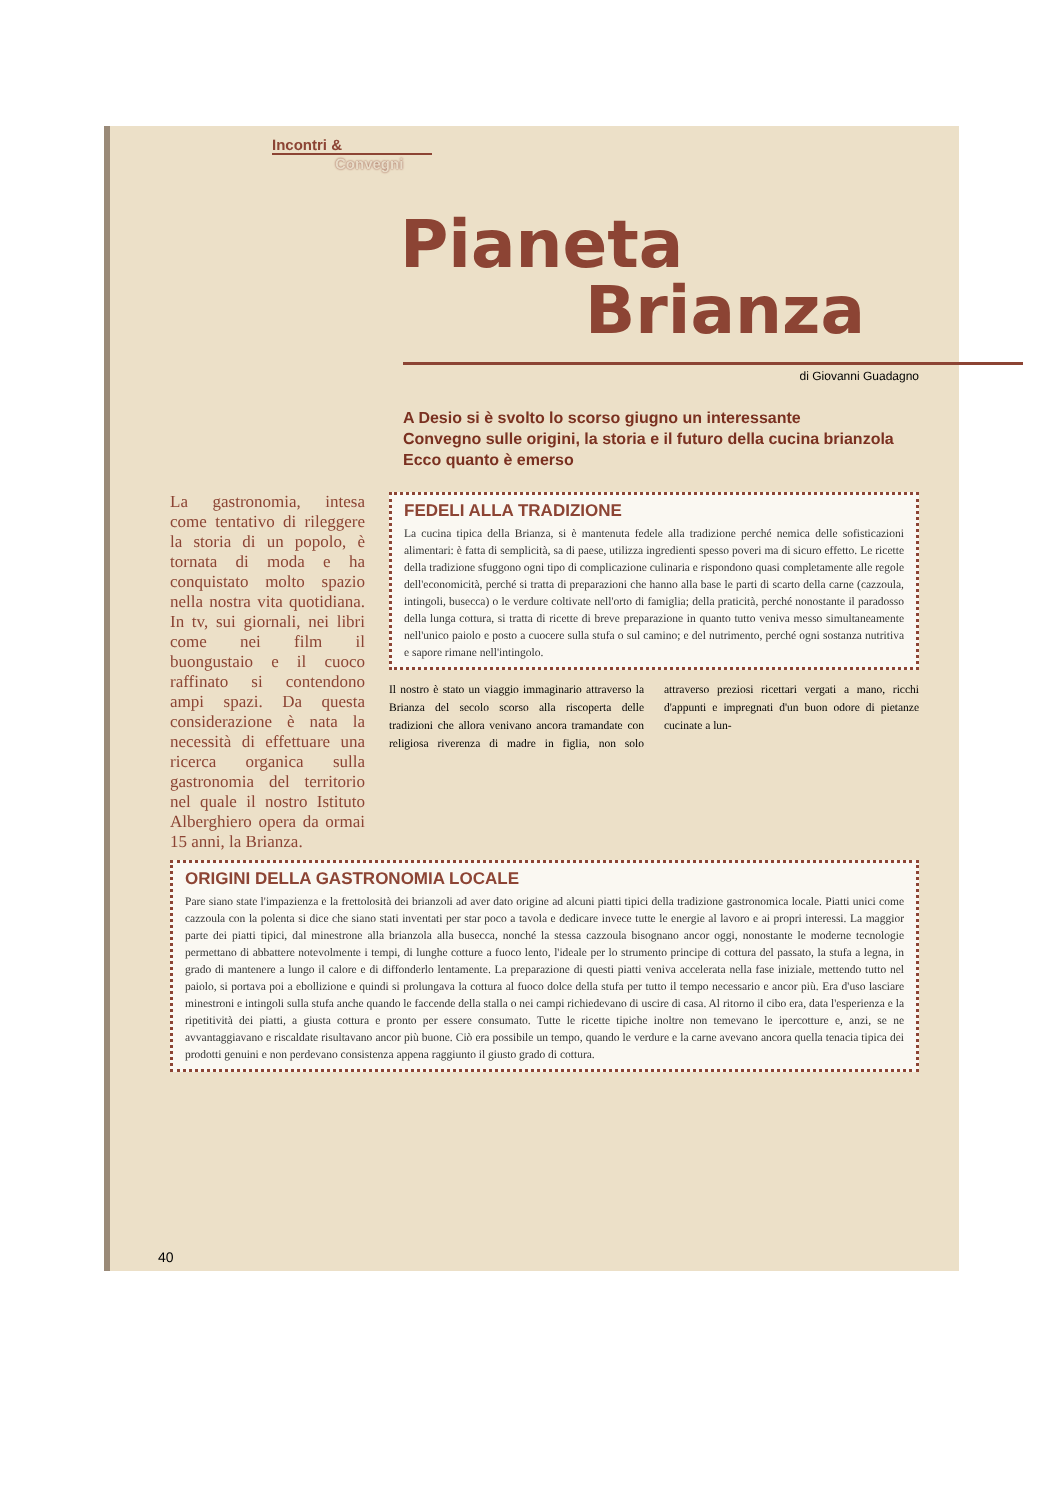Incontri &
Convegni
Pianeta
Brianza
di Giovanni Guadagno
A Desio si è svolto lo scorso giugno un interessante
Convegno sulle origini, la storia e il futuro della cucina brianzola
Ecco quanto è emerso
La gastronomia, intesa come tentativo di rileggere la storia di un popolo, è tornata di moda e ha conquistato molto spazio nella nostra vita quotidiana. In tv, sui giornali, nei libri come nei film il buongustaio e il cuoco raffinato si contendono ampi spazi. Da questa considerazione è nata la necessità di effettuare una ricerca organica sulla gastronomia del territorio nel quale il nostro Istituto Alberghiero opera da ormai 15 anni, la Brianza.
FEDELI ALLA TRADIZIONE
La cucina tipica della Brianza, si è mantenuta fedele alla tradizione perché nemica delle sofisticazioni alimentari: è fatta di semplicità, sa di paese, utilizza ingredienti spesso poveri ma di sicuro effetto. Le ricette della tradizione sfuggono ogni tipo di complicazione culinaria e rispondono quasi completamente alle regole dell'economicità, perché si tratta di preparazioni che hanno alla base le parti di scarto della carne (cazzoula, intingoli, busecca) o le verdure coltivate nell'orto di famiglia; della praticità, perché nonostante il paradosso della lunga cottura, si tratta di ricette di breve preparazione in quanto tutto veniva messo simultaneamente nell'unico paiolo e posto a cuocere sulla stufa o sul camino; e del nutrimento, perché ogni sostanza nutritiva e sapore rimane nell'intingolo.
Il nostro è stato un viaggio immaginario attraverso la Brianza del secolo scorso alla riscoperta delle tradizioni che allora venivano ancora tramandate con religiosa riverenza di madre in figlia, non solo attraverso preziosi ricettari vergati a mano, ricchi d'appunti e impregnati d'un buon odore di pietanze cucinate a lun-
ORIGINI DELLA GASTRONOMIA LOCALE
Pare siano state l'impazienza e la frettolosità dei brianzoli ad aver dato origine ad alcuni piatti tipici della tradizione gastronomica locale. Piatti unici come cazzoula con la polenta si dice che siano stati inventati per star poco a tavola e dedicare invece tutte le energie al lavoro e ai propri interessi. La maggior parte dei piatti tipici, dal minestrone alla brianzola alla busecca, nonché la stessa cazzoula bisognano ancor oggi, nonostante le moderne tecnologie permettano di abbattere notevolmente i tempi, di lunghe cotture a fuoco lento, l'ideale per lo strumento principe di cottura del passato, la stufa a legna, in grado di mantenere a lungo il calore e di diffonderlo lentamente. La preparazione di questi piatti veniva accelerata nella fase iniziale, mettendo tutto nel paiolo, si portava poi a ebollizione e quindi si prolungava la cottura al fuoco dolce della stufa per tutto il tempo necessario e ancor più. Era d'uso lasciare minestroni e intingoli sulla stufa anche quando le faccende della stalla o nei campi richiedevano di uscire di casa. Al ritorno il cibo era, data l'esperienza e la ripetitività dei piatti, a giusta cottura e pronto per essere consumato. Tutte le ricette tipiche inoltre non temevano le ipercotture e, anzi, se ne avvantaggiavano e riscaldate risultavano ancor più buone. Ciò era possibile un tempo, quando le verdure e la carne avevano ancora quella tenacia tipica dei prodotti genuini e non perdevano consistenza appena raggiunto il giusto grado di cottura.
40